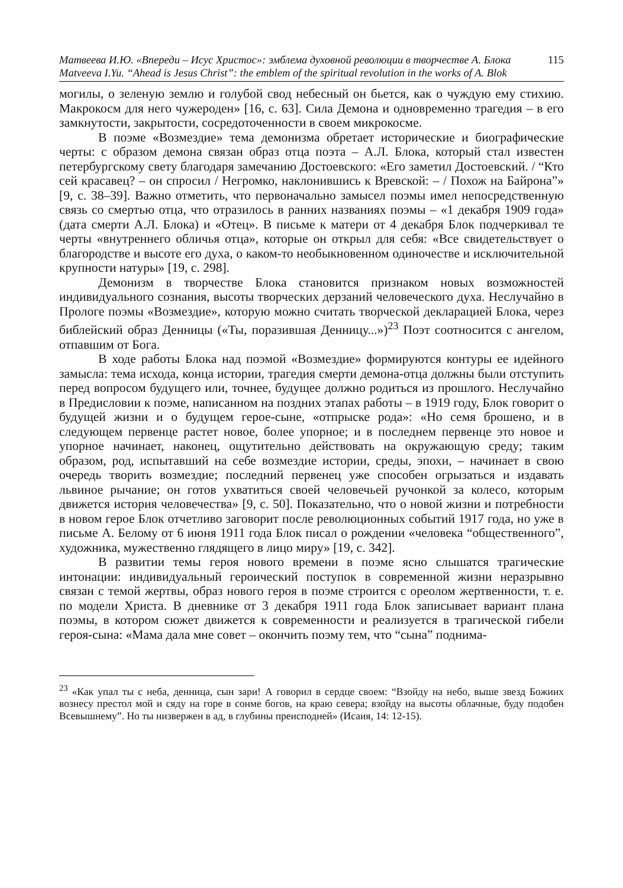Матвеева И.Ю. «Впереди – Исус Христос»: эмблема духовной революции в творчестве А. Блока 115
Matveeva I.Yu. “Ahead is Jesus Christ”: the emblem of the spiritual revolution in the works of A. Blok
могилы, о зеленую землю и голубой свод небесный он бьется, как о чуждую ему стихию. Макрокосм для него чужероден» [16, с. 63]. Сила Демона и одновременно трагедия – в его замкнутости, закрытости, сосредоточенности в своем микрокосме.
В поэме «Возмездие» тема демонизма обретает исторические и биографические черты: с образом демона связан образ отца поэта – А.Л. Блока, который стал известен петербургскому свету благодаря замечанию Достоевского: «Его заметил Достоевский. / “Кто сей красавец? – он спросил / Негромко, наклонившись к Вревской: – / Похож на Байрона”» [9, с. 38–39]. Важно отметить, что первоначально замысел поэмы имел непосредственную связь со смертью отца, что отразилось в ранних названиях поэмы – «1 декабря 1909 года» (дата смерти А.Л. Блока) и «Отец». В письме к матери от 4 декабря Блок подчеркивал те черты «внутреннего обличья отца», которые он открыл для себя: «Все свидетельствует о благородстве и высоте его духа, о каком-то необыкновенном одиночестве и исключительной крупности натуры» [19, с. 298].
Демонизм в творчестве Блока становится признаком новых возможностей индивидуального сознания, высоты творческих дерзаний человеческого духа. Неслучайно в Прологе поэмы «Возмездие», которую можно считать творческой декларацией Блока, через библейский образ Денницы («Ты, поразившая Денницу...»)<sup>23</sup> Поэт соотносится с ангелом, отпавшим от Бога.
В ходе работы Блока над поэмой «Возмездие» формируются контуры ее идейного замысла: тема исхода, конца истории, трагедия смерти демона-отца должны были отступить перед вопросом будущего или, точнее, будущее должно родиться из прошлого. Неслучайно в Предисловии к поэме, написанном на поздних этапах работы – в 1919 году, Блок говорит о будущей жизни и о будущем герое-сыне, «отпрыске рода»: «Но семя брошено, и в следующем первенце растет новое, более упорное; и в последнем первенце это новое и упорное начинает, наконец, ощутительно действовать на окружающую среду; таким образом, род, испытавший на себе возмездие истории, среды, эпохи, – начинает в свою очередь творить возмездие; последний первенец уже способен огрызаться и издавать львиное рычание; он готов ухватиться своей человечьей ручонкой за колесо, которым движется история человечества» [9, с. 50]. Показательно, что о новой жизни и потребности в новом герое Блок отчетливо заговорит после революционных событий 1917 года, но уже в письме А. Белому от 6 июня 1911 года Блок писал о рождении «человека “общественного”, художника, мужественно глядящего в лицо миру» [19, с. 342].
В развитии темы героя нового времени в поэме ясно слышатся трагические интонации: индивидуальный героический поступок в современной жизни неразрывно связан с темой жертвы, образ нового героя в поэме строится с ореолом жертвенности, т. е. по модели Христа. В дневнике от 3 декабря 1911 года Блок записывает вариант плана поэмы, в котором сюжет движется к современности и реализуется в трагической гибели героя-сына: «Мама дала мне совет – окончить поэму тем, что “сына” поднима-
<sup>23</sup> «Как упал ты с неба, денница, сын зари! А говорил в сердце своем: “Взойду на небо, выше звезд Божиих вознесу престол мой и сяду на горе в сонме богов, на краю севера; взойду на высоты облачные, буду подобен Всевышнему”. Но ты низвержен в ад, в глубины преисподней» (Исаия, 14: 12-15).